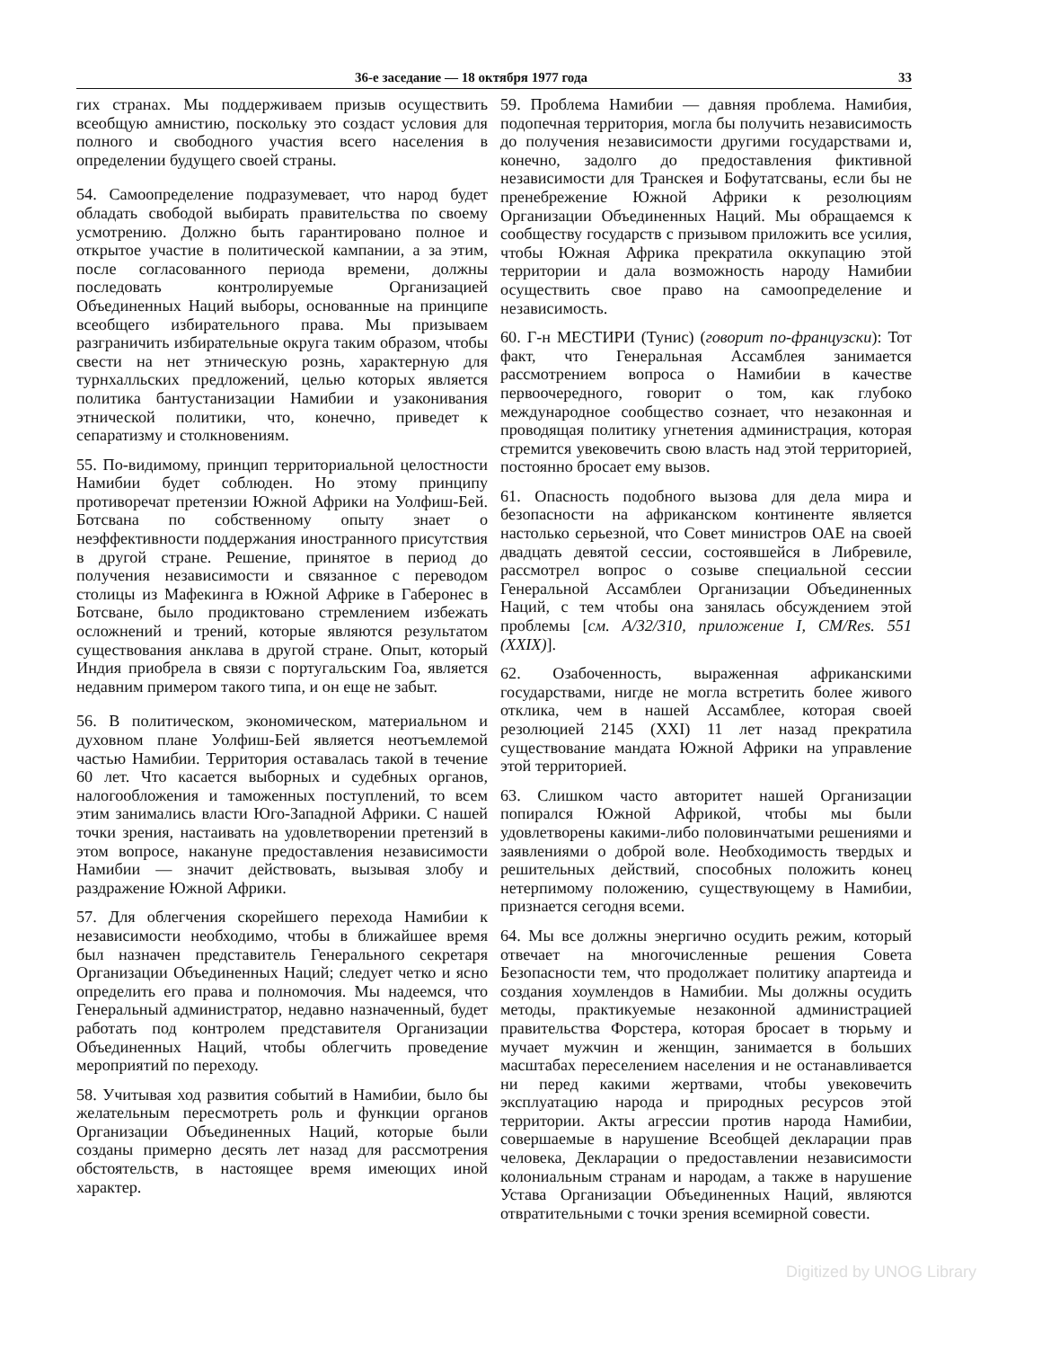36-е заседание — 18 октября 1977 года 33
гих странах. Мы поддерживаем призыв осуществить всеобщую амнистию, поскольку это создаст условия для полного и свободного участия всего населения в определении будущего своей страны.
54. Самоопределение подразумевает, что народ будет обладать свободой выбирать правительства по своему усмотрению. Должно быть гарантировано полное и открытое участие в политической кампании, а за этим, после согласованного периода времени, должны последовать контролируемые Организацией Объединенных Наций выборы, основанные на принципе всеобщего избирательного права. Мы призываем разграничить избирательные округа таким образом, чтобы свести на нет этническую рознь, характерную для турнхалльских предложений, целью которых является политика бантустанизации Намибии и узаконивания этнической политики, что, конечно, приведет к сепаратизму и столкновениям.
55. По-видимому, принцип территориальной целостности Намибии будет соблюден. Но этому принципу противоречат претензии Южной Африки на Уолфиш-Бей. Ботсвана по собственному опыту знает о неэффективности поддержания иностранного присутствия в другой стране. Решение, принятое в период до получения независимости и связанное с переводом столицы из Мафекинга в Южной Африке в Габеронес в Ботсване, было продиктовано стремлением избежать осложнений и трений, которые являются результатом существования анклава в другой стране. Опыт, который Индия приобрела в связи с португальским Гоа, является недавним примером такого типа, и он еще не забыт.
56. В политическом, экономическом, материальном и духовном плане Уолфиш-Бей является неотъемлемой частью Намибии. Территория оставалась такой в течение 60 лет. Что касается выборных и судебных органов, налогообложения и таможенных поступлений, то всем этим занимались власти Юго-Западной Африки. С нашей точки зрения, настаивать на удовлетворении претензий в этом вопросе, накануне предоставления независимости Намибии — значит действовать, вызывая злобу и раздражение Южной Африки.
57. Для облегчения скорейшего перехода Намибии к независимости необходимо, чтобы в ближайшее время был назначен представитель Генерального секретаря Организации Объединенных Наций; следует четко и ясно определить его права и полномочия. Мы надеемся, что Генеральный администратор, недавно назначенный, будет работать под контролем представителя Организации Объединенных Наций, чтобы облегчить проведение мероприятий по переходу.
58. Учитывая ход развития событий в Намибии, было бы желательным пересмотреть роль и функции органов Организации Объединенных Наций, которые были созданы примерно десять лет назад для рассмотрения обстоятельств, в настоящее время имеющих иной характер.
59. Проблема Намибии — давняя проблема. Намибия, подопечная территория, могла бы получить независимость до получения независимости другими государствами и, конечно, задолго до предоставления фиктивной независимости для Транскея и Бофутатсваны, если бы не пренебрежение Южной Африки к резолюциям Организации Объединенных Наций. Мы обращаемся к сообществу государств с призывом приложить все усилия, чтобы Южная Африка прекратила оккупацию этой территории и дала возможность народу Намибии осуществить свое право на самоопределение и независимость.
60. Г-н МЕСТИРИ (Тунис) (говорит по-французски): Тот факт, что Генеральная Ассамблея занимается рассмотрением вопроса о Намибии в качестве первоочередного, говорит о том, как глубоко международное сообщество сознает, что незаконная и проводящая политику угнетения администрация, которая стремится увековечить свою власть над этой территорией, постоянно бросает ему вызов.
61. Опасность подобного вызова для дела мира и безопасности на африканском континенте является настолько серьезной, что Совет министров ОАЕ на своей двадцать девятой сессии, состоявшейся в Либревиле, рассмотрел вопрос о созыве специальной сессии Генеральной Ассамблеи Организации Объединенных Наций, с тем чтобы она занялась обсуждением этой проблемы [см. А/32/310, приложение I, CM/Res. 551 (XXIX)].
62. Озабоченность, выраженная африканскими государствами, нигде не могла встретить более живого отклика, чем в нашей Ассамблее, которая своей резолюцией 2145 (XXI) 11 лет назад прекратила существование мандата Южной Африки на управление этой территорией.
63. Слишком часто авторитет нашей Организации попирался Южной Африкой, чтобы мы были удовлетворены какими-либо половинчатыми решениями и заявлениями о доброй воле. Необходимость твердых и решительных действий, способных положить конец нетерпимому положению, существующему в Намибии, признается сегодня всеми.
64. Мы все должны энергично осудить режим, который отвечает на многочисленные решения Совета Безопасности тем, что продолжает политику апартеида и создания хоумлендов в Намибии. Мы должны осудить методы, практикуемые незаконной администрацией правительства Форстера, которая бросает в тюрьму и мучает мужчин и женщин, занимается в больших масштабах переселением населения и не останавливается ни перед какими жертвами, чтобы увековечить эксплуатацию народа и природных ресурсов этой территории. Акты агрессии против народа Намибии, совершаемые в нарушение Всеобщей декларации прав человека, Декларации о предоставлении независимости колониальным странам и народам, а также в нарушение Устава Организации Объединенных Наций, являются отвратительными с точки зрения всемирной совести.
Digitized by UNOG Library